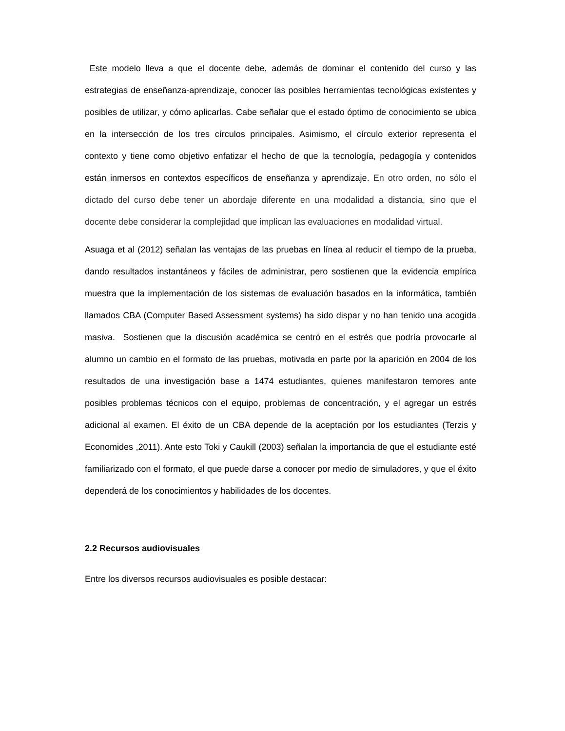Este modelo lleva a que el docente debe, además de dominar el contenido del curso y las estrategias de enseñanza-aprendizaje, conocer las posibles herramientas tecnológicas existentes y posibles de utilizar, y cómo aplicarlas. Cabe señalar que el estado óptimo de conocimiento se ubica en la intersección de los tres círculos principales. Asimismo, el círculo exterior representa el contexto y tiene como objetivo enfatizar el hecho de que la tecnología, pedagogía y contenidos están inmersos en contextos específicos de enseñanza y aprendizaje. En otro orden, no sólo el dictado del curso debe tener un abordaje diferente en una modalidad a distancia, sino que el docente debe considerar la complejidad que implican las evaluaciones en modalidad virtual.
Asuaga et al (2012) señalan las ventajas de las pruebas en línea al reducir el tiempo de la prueba, dando resultados instantáneos y fáciles de administrar, pero sostienen que la evidencia empírica muestra que la implementación de los sistemas de evaluación basados en la informática, también llamados CBA (Computer Based Assessment systems) ha sido dispar y no han tenido una acogida masiva. Sostienen que la discusión académica se centró en el estrés que podría provocarle al alumno un cambio en el formato de las pruebas, motivada en parte por la aparición en 2004 de los resultados de una investigación base a 1474 estudiantes, quienes manifestaron temores ante posibles problemas técnicos con el equipo, problemas de concentración, y el agregar un estrés adicional al examen. El éxito de un CBA depende de la aceptación por los estudiantes (Terzis y Economides ,2011). Ante esto Toki y Caukill (2003) señalan la importancia de que el estudiante esté familiarizado con el formato, el que puede darse a conocer por medio de simuladores, y que el éxito dependerá de los conocimientos y habilidades de los docentes.
2.2 Recursos audiovisuales
Entre los diversos recursos audiovisuales es posible destacar: